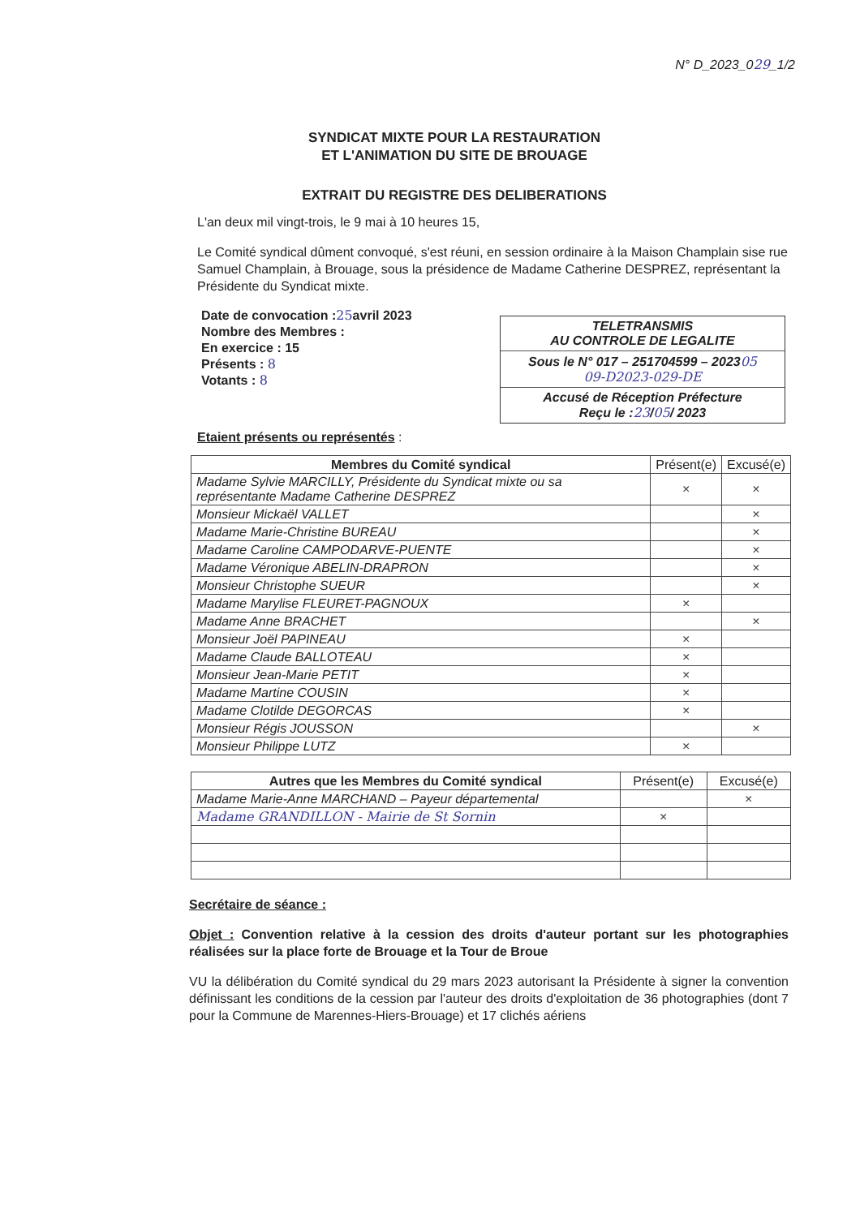N° D_2023_029_1/2
SYNDICAT MIXTE POUR LA RESTAURATION
ET L'ANIMATION DU SITE DE BROUAGE
EXTRAIT DU REGISTRE DES DELIBERATIONS
L'an deux mil vingt-trois, le 9 mai à 10 heures 15,
Le Comité syndical dûment convoqué, s'est réuni, en session ordinaire à la Maison Champlain sise rue Samuel Champlain, à Brouage, sous la présidence de Madame Catherine DESPREZ, représentant la Présidente du Syndicat mixte.
Date de convocation :25avril 2023
Nombre des Membres :
En exercice : 15
Présents : 8
Votants : 8
TELETRANSMIS
AU CONTROLE DE LEGALITE
Sous le N° 017 – 251704599 – 202305
09-D2023-029-DE
Accusé de Réception Préfecture
Reçu le :23/05/ 2023
Etaient présents ou représentés :
| Membres du Comité syndical | Présent(e) | Excusé(e) |
| --- | --- | --- |
| Madame Sylvie MARCILLY, Présidente du Syndicat mixte ou sa représentante Madame Catherine DESPREZ | × | × |
| Monsieur Mickaël VALLET | | × |
| Madame Marie-Christine BUREAU | | × |
| Madame Caroline CAMPODARVE-PUENTE | | × |
| Madame Véronique ABELIN-DRAPRON | | × |
| Monsieur Christophe SUEUR | | × |
| Madame Marylise FLEURET-PAGNOUX | × | |
| Madame Anne BRACHET | | × |
| Monsieur Joël PAPINEAU | × | |
| Madame Claude BALLOTEAU | × | |
| Monsieur Jean-Marie PETIT | × | |
| Madame Martine COUSIN | × | |
| Madame Clotilde DEGORCAS | × | |
| Monsieur Régis JOUSSON | | × |
| Monsieur Philippe LUTZ | × | |
| Autres que les Membres du Comité syndical | Présent(e) | Excusé(e) |
| --- | --- | --- |
| Madame Marie-Anne MARCHAND – Payeur départemental | | × |
| Madame GRANDILLON - Mairie de St Sornin | × | |
Secrétaire de séance :
Objet : Convention relative à la cession des droits d'auteur portant sur les photographies réalisées sur la place forte de Brouage et la Tour de Broue
VU la délibération du Comité syndical du 29 mars 2023 autorisant la Présidente à signer la convention définissant les conditions de la cession par l'auteur des droits d'exploitation de 36 photographies (dont 7 pour la Commune de Marennes-Hiers-Brouage) et 17 clichés aériens